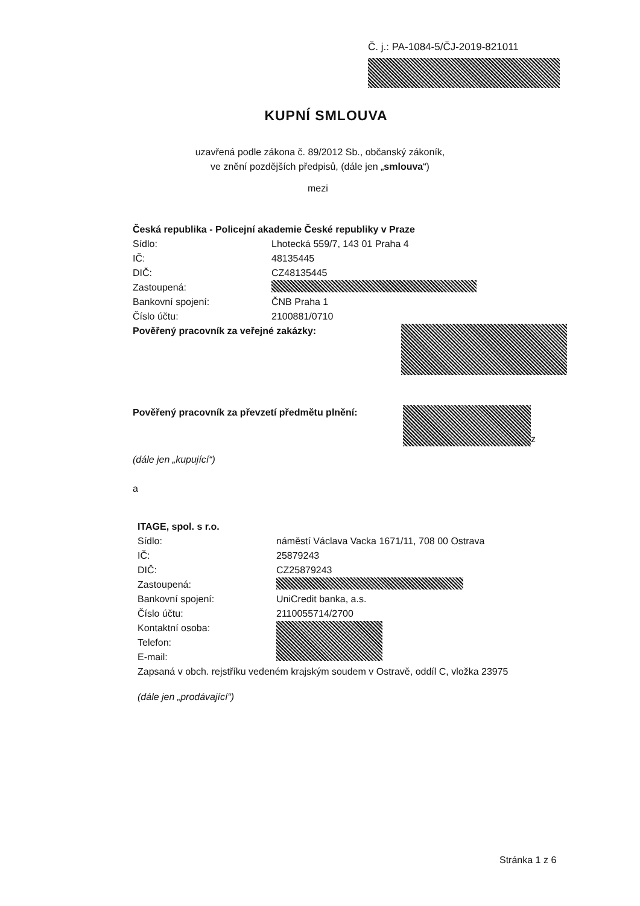Č. j.: PA-1084-5/ČJ-2019-821011
KUPNÍ SMLOUVA
uzavřená podle zákona č. 89/2012 Sb., občanský zákoník,
ve znění pozdějších předpisů, (dále jen „smlouva“)
mezi
Česká republika - Policejní akademie České republiky v Praze
Sídlo: Lhotecká 559/7, 143 01 Praha 4
IČ: 48135445
DIČ: CZ48135445
Zastoupená:
Bankovní spojení: ČNB Praha 1
Číslo účtu: 2100881/0710
Pověřený pracovník za veřejné zakázky:
Pověřený pracovník za převzetí předmětu plnění: z
(dále jen „kupující“)
a
ITAGE, spol. s r.o.
Sídlo: náměstí Václava Vacka 1671/11, 708 00 Ostrava
IČ: 25879243
DIČ: CZ25879243
Zastoupená:
Bankovní spojení: UniCredit banka, a.s.
Číslo účtu: 2110055714/2700
Kontaktní osoba:
Telefon:
E-mail:
Zapsaná v obch. rejstříku vedeném krajským soudem v Ostravě, oddíl C, vložka 23975
(dále jen „prodávající“)
Stránka 1 z 6